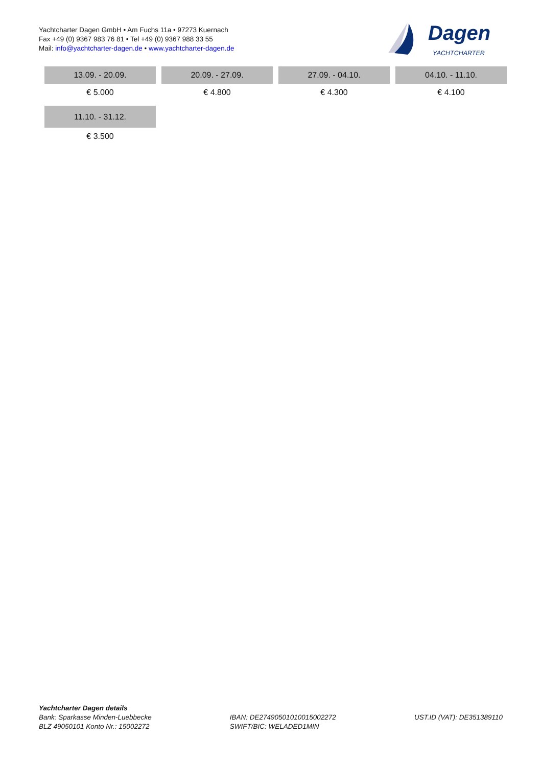Yachtcharter Dagen GmbH • Am Fuchs 11a • 97273 Kuernach
Fax +49 (0) 9367 983 76 81 • Tel +49 (0) 9367 988 33 55
Mail: info@yachtcharter-dagen.de • www.yachtcharter-dagen.de
Dagen
YACHTCHARTER
| 13.09. - 20.09. | 20.09. - 27.09. | 27.09. - 04.10. | 04.10. - 11.10. |
| --- | --- | --- | --- |
| € 5.000 | € 4.800 | € 4.300 | € 4.100 |
| 11.10. - 31.12. | | | |
| € 3.500 | | | |
Yachtcharter Dagen details
Bank: Sparkasse Minden-Luebbecke
BLZ 49050101 Konto Nr.: 15002272
IBAN: DE27490501010015002272
SWIFT/BIC: WELADED1MIN
UST.ID (VAT): DE351389110